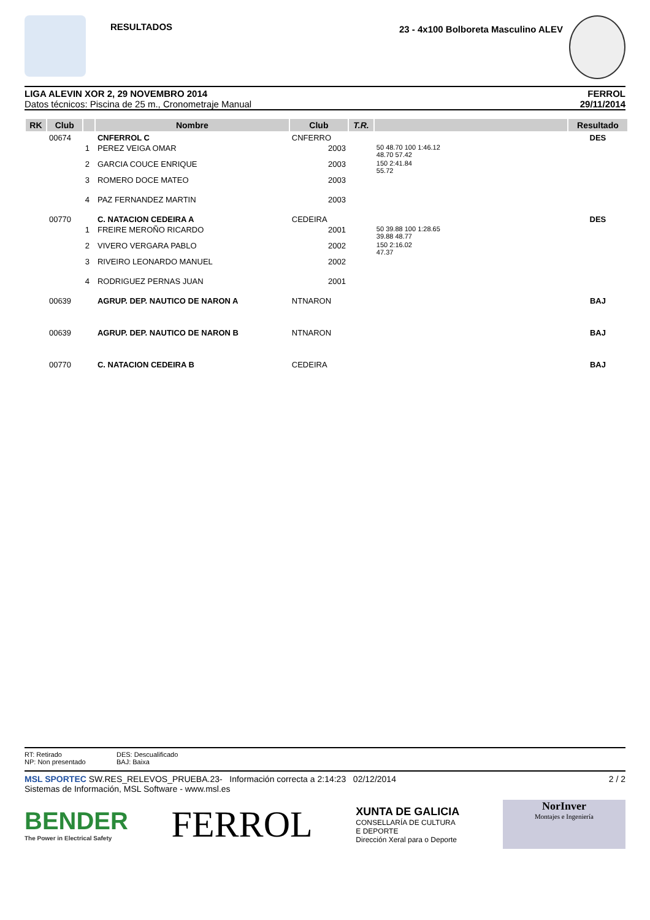RESULTADOS
23 - 4x100 Bolboreta Masculino ALEV
LIGA ALEVIN XOR 2, 29 NOVEMBRO 2014
Datos técnicos: Piscina de 25 m., Cronometraje Manual
FERROL
29/11/2014
| RK | Club | | Nombre | Club | T.R. | | Resultado |
| --- | --- | --- | --- | --- | --- | --- | --- |
| | 00674 | | CNFERROL C | CNFERRO | | | DES |
| | | 1 | PEREZ VEIGA OMAR | 2003 | | 50 48.70 100 1:46.12 48.70 57.42 | |
| | | 2 | GARCIA COUCE ENRIQUE | 2003 | | 150 2:41.84 55.72 | |
| | | 3 | ROMERO DOCE MATEO | 2003 | | | |
| | | 4 | PAZ FERNANDEZ MARTIN | 2003 | | | |
| | 00770 | | C. NATACION CEDEIRA A | CEDEIRA | | | DES |
| | | 1 | FREIRE MEROÑO RICARDO | 2001 | | 50 39.88 100 1:28.65 39.88 48.77 | |
| | | 2 | VIVERO VERGARA PABLO | 2002 | | 150 2:16.02 47.37 | |
| | | 3 | RIVEIRO LEONARDO MANUEL | 2002 | | | |
| | | 4 | RODRIGUEZ PERNAS JUAN | 2001 | | | |
| | 00639 | | AGRUP. DEP. NAUTICO DE NARON A | NTNARON | | | BAJ |
| | 00639 | | AGRUP. DEP. NAUTICO DE NARON B | NTNARON | | | BAJ |
| | 00770 | | C. NATACION CEDEIRA B | CEDEIRA | | | BAJ |
RT: Retirado
NP: Non presentado
DES: Descualificado
BAJ: Baixa
MSL SPORTEC SW.RES_RELEVOS_PRUEBA.23- Información correcta a 2:14:23 02/12/2014
Sistemas de Información, MSL Software - www.msl.es
2 / 2
BENDER
The Power in Electrical Safety
FERROL
XUNTA DE GALICIA
CONSELLARÍA DE CULTURA
E DEPORTE
Dirección Xeral para o Deporte
NorInver
Montajes e Ingeniería